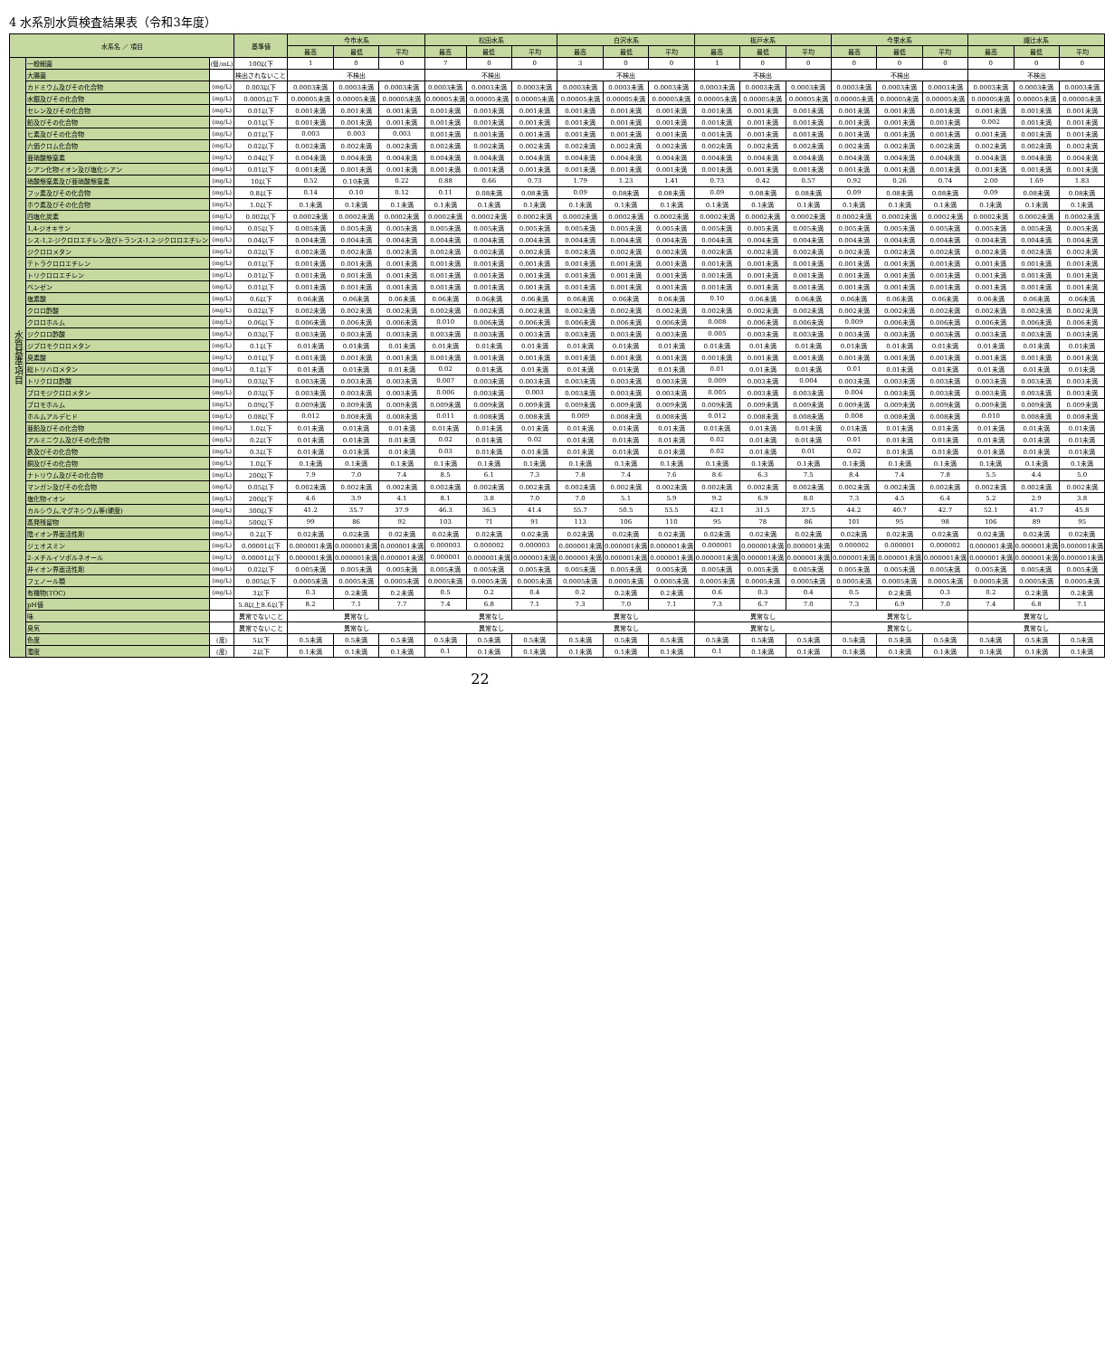4 水系別水質検査結果表（令和3年度）
| 水系名 ／ 項目 | | | 基準値 | 今市水系 | | | 松田水系 | | | 白沢水系 | | | 板戸水系 | | | 今里水系 | | | 諏辻水系 | | |
| --- | --- | --- | --- | --- | --- | --- | --- | --- | --- | --- | --- | --- | --- | --- | --- | --- | --- | --- | --- | --- | --- |
| | | | | 最高 | 最低 | 平均 | 最高 | 最低 | 平均 | 最高 | 最低 | 平均 | 最高 | 最低 | 平均 | 最高 | 最低 | 平均 | 最高 | 最低 | 平均 |
| 水質基準項目 | 一般細菌 | (個/mL) | 100以下 | 1 | 0 | 0 | 7 | 0 | 0 | 3 | 0 | 0 | 1 | 0 | 0 | 0 | 0 | 0 | 0 | 0 | 0 |
| | 大腸菌 | | 検出されないこと | 不検出 | | | 不検出 | | | 不検出 | | | 不検出 | | | 不検出 | | | 不検出 | | |
| | カドミウム及びその化合物 | (mg/L) | 0.003以下 | 0.0003未満 | 0.0003未満 | 0.0003未満 | 0.0003未満 | 0.0003未満 | 0.0003未満 | 0.0003未満 | 0.0003未満 | 0.0003未満 | 0.0003未満 | 0.0003未満 | 0.0003未満 | 0.0003未満 | 0.0003未満 | 0.0003未満 | 0.0003未満 | 0.0003未満 | 0.0003未満 |
| | 水銀及びその化合物 | (mg/L) | 0.0005以下 | 0.00005未満 | 0.00005未満 | 0.00005未満 | 0.00005未満 | 0.00005未満 | 0.00005未満 | 0.00005未満 | 0.00005未満 | 0.00005未満 | 0.00005未満 | 0.00005未満 | 0.00005未満 | 0.00005未満 | 0.00005未満 | 0.00005未満 | 0.00005未満 | 0.00005未満 | 0.00005未満 |
| | セレン及びその化合物 | (mg/L) | 0.01以下 | 0.001未満 | 0.001未満 | 0.001未満 | 0.001未満 | 0.001未満 | 0.001未満 | 0.001未満 | 0.001未満 | 0.001未満 | 0.001未満 | 0.001未満 | 0.001未満 | 0.001未満 | 0.001未満 | 0.001未満 | 0.001未満 | 0.001未満 | 0.001未満 |
| | 鉛及びその化合物 | (mg/L) | 0.01以下 | 0.001未満 | 0.001未満 | 0.001未満 | 0.001未満 | 0.001未満 | 0.001未満 | 0.001未満 | 0.001未満 | 0.001未満 | 0.001未満 | 0.001未満 | 0.001未満 | 0.001未満 | 0.001未満 | 0.001未満 | 0.002 | 0.001未満 | 0.001未満 |
| | ヒ素及びその化合物 | (mg/L) | 0.01以下 | 0.003 | 0.003 | 0.003 | 0.001未満 | 0.001未満 | 0.001未満 | 0.001未満 | 0.001未満 | 0.001未満 | 0.001未満 | 0.001未満 | 0.001未満 | 0.001未満 | 0.001未満 | 0.001未満 | 0.001未満 | 0.001未満 | 0.001未満 |
| | 六価クロム化合物 | (mg/L) | 0.02以下 | 0.002未満 | 0.002未満 | 0.002未満 | 0.002未満 | 0.002未満 | 0.002未満 | 0.002未満 | 0.002未満 | 0.002未満 | 0.002未満 | 0.002未満 | 0.002未満 | 0.002未満 | 0.002未満 | 0.002未満 | 0.002未満 | 0.002未満 | 0.002未満 |
| | 亜硝酸態窒素 | (mg/L) | 0.04以下 | 0.004未満 | 0.004未満 | 0.004未満 | 0.004未満 | 0.004未満 | 0.004未満 | 0.004未満 | 0.004未満 | 0.004未満 | 0.004未満 | 0.004未満 | 0.004未満 | 0.004未満 | 0.004未満 | 0.004未満 | 0.004未満 | 0.004未満 | 0.004未満 |
| | シアン化物イオン及び塩化シアン | (mg/L) | 0.01以下 | 0.001未満 | 0.001未満 | 0.001未満 | 0.001未満 | 0.001未満 | 0.001未満 | 0.001未満 | 0.001未満 | 0.001未満 | 0.001未満 | 0.001未満 | 0.001未満 | 0.001未満 | 0.001未満 | 0.001未満 | 0.001未満 | 0.001未満 | 0.001未満 |
| | 硝酸態窒素及び亜硝酸態窒素 | (mg/L) | 10以下 | 0.52 | 0.10未満 | 0.22 | 0.88 | 0.66 | 0.73 | 1.79 | 1.23 | 1.41 | 0.73 | 0.42 | 0.57 | 0.92 | 0.26 | 0.74 | 2.00 | 1.69 | 1.83 |
| | フッ素及びその化合物 | (mg/L) | 0.8以下 | 0.14 | 0.10 | 0.12 | 0.11 | 0.08未満 | 0.08未満 | 0.09 | 0.08未満 | 0.08未満 | 0.09 | 0.08未満 | 0.08未満 | 0.09 | 0.08未満 | 0.08未満 | 0.09 | 0.08未満 | 0.08未満 |
| | ホウ素及びその化合物 | (mg/L) | 1.0以下 | 0.1未満 | 0.1未満 | 0.1未満 | 0.1未満 | 0.1未満 | 0.1未満 | 0.1未満 | 0.1未満 | 0.1未満 | 0.1未満 | 0.1未満 | 0.1未満 | 0.1未満 | 0.1未満 | 0.1未満 | 0.1未満 | 0.1未満 | 0.1未満 |
| | 四塩化炭素 | (mg/L) | 0.002以下 | 0.0002未満 | 0.0002未満 | 0.0002未満 | 0.0002未満 | 0.0002未満 | 0.0002未満 | 0.0002未満 | 0.0002未満 | 0.0002未満 | 0.0002未満 | 0.0002未満 | 0.0002未満 | 0.0002未満 | 0.0002未満 | 0.0002未満 | 0.0002未満 | 0.0002未満 | 0.0002未満 |
| | 1,4-ジオキサン | (mg/L) | 0.05以下 | 0.005未満 | 0.005未満 | 0.005未満 | 0.005未満 | 0.005未満 | 0.005未満 | 0.005未満 | 0.005未満 | 0.005未満 | 0.005未満 | 0.005未満 | 0.005未満 | 0.005未満 | 0.005未満 | 0.005未満 | 0.005未満 | 0.005未満 | 0.005未満 |
| | シス-1,2-ジクロロエチレン及びトランス-1,2-ジクロロエチレン | (mg/L) | 0.04以下 | 0.004未満 | 0.004未満 | 0.004未満 | 0.004未満 | 0.004未満 | 0.004未満 | 0.004未満 | 0.004未満 | 0.004未満 | 0.004未満 | 0.004未満 | 0.004未満 | 0.004未満 | 0.004未満 | 0.004未満 | 0.004未満 | 0.004未満 | 0.004未満 |
| | ジクロロメタン | (mg/L) | 0.02以下 | 0.002未満 | 0.002未満 | 0.002未満 | 0.002未満 | 0.002未満 | 0.002未満 | 0.002未満 | 0.002未満 | 0.002未満 | 0.002未満 | 0.002未満 | 0.002未満 | 0.002未満 | 0.002未満 | 0.002未満 | 0.002未満 | 0.002未満 | 0.002未満 |
| | テトラクロロエチレン | (mg/L) | 0.01以下 | 0.001未満 | 0.001未満 | 0.001未満 | 0.001未満 | 0.001未満 | 0.001未満 | 0.001未満 | 0.001未満 | 0.001未満 | 0.001未満 | 0.001未満 | 0.001未満 | 0.001未満 | 0.001未満 | 0.001未満 | 0.001未満 | 0.001未満 | 0.001未満 |
| | トリクロロエチレン | (mg/L) | 0.01以下 | 0.001未満 | 0.001未満 | 0.001未満 | 0.001未満 | 0.001未満 | 0.001未満 | 0.001未満 | 0.001未満 | 0.001未満 | 0.001未満 | 0.001未満 | 0.001未満 | 0.001未満 | 0.001未満 | 0.001未満 | 0.001未満 | 0.001未満 | 0.001未満 |
| | ベンゼン | (mg/L) | 0.01以下 | 0.001未満 | 0.001未満 | 0.001未満 | 0.001未満 | 0.001未満 | 0.001未満 | 0.001未満 | 0.001未満 | 0.001未満 | 0.001未満 | 0.001未満 | 0.001未満 | 0.001未満 | 0.001未満 | 0.001未満 | 0.001未満 | 0.001未満 | 0.001未満 |
| | 塩素酸 | (mg/L) | 0.6以下 | 0.06未満 | 0.06未満 | 0.06未満 | 0.06未満 | 0.06未満 | 0.06未満 | 0.06未満 | 0.06未満 | 0.06未満 | 0.10 | 0.06未満 | 0.06未満 | 0.06未満 | 0.06未満 | 0.06未満 | 0.06未満 | 0.06未満 | 0.06未満 |
| | クロロ酢酸 | (mg/L) | 0.02以下 | 0.002未満 | 0.002未満 | 0.002未満 | 0.002未満 | 0.002未満 | 0.002未満 | 0.002未満 | 0.002未満 | 0.002未満 | 0.002未満 | 0.002未満 | 0.002未満 | 0.002未満 | 0.002未満 | 0.002未満 | 0.002未満 | 0.002未満 | 0.002未満 |
| | クロロホルム | (mg/L) | 0.06以下 | 0.006未満 | 0.006未満 | 0.006未満 | 0.010 | 0.006未満 | 0.006未満 | 0.006未満 | 0.006未満 | 0.006未満 | 0.008 | 0.006未満 | 0.006未満 | 0.009 | 0.006未満 | 0.006未満 | 0.006未満 | 0.006未満 | 0.006未満 |
| | ジクロロ酢酸 | (mg/L) | 0.03以下 | 0.003未満 | 0.003未満 | 0.003未満 | 0.003未満 | 0.003未満 | 0.003未満 | 0.003未満 | 0.003未満 | 0.003未満 | 0.005 | 0.003未満 | 0.003未満 | 0.003未満 | 0.003未満 | 0.003未満 | 0.003未満 | 0.003未満 | 0.003未満 |
| | ジブロモクロロメタン | (mg/L) | 0.1以下 | 0.01未満 | 0.01未満 | 0.01未満 | 0.01未満 | 0.01未満 | 0.01未満 | 0.01未満 | 0.01未満 | 0.01未満 | 0.01未満 | 0.01未満 | 0.01未満 | 0.01未満 | 0.01未満 | 0.01未満 | 0.01未満 | 0.01未満 | 0.01未満 |
| | 臭素酸 | (mg/L) | 0.01以下 | 0.001未満 | 0.001未満 | 0.001未満 | 0.001未満 | 0.001未満 | 0.001未満 | 0.001未満 | 0.001未満 | 0.001未満 | 0.001未満 | 0.001未満 | 0.001未満 | 0.001未満 | 0.001未満 | 0.001未満 | 0.001未満 | 0.001未満 | 0.001未満 |
| | 総トリハロメタン | (mg/L) | 0.1以下 | 0.01未満 | 0.01未満 | 0.01未満 | 0.02 | 0.01未満 | 0.01未満 | 0.01未満 | 0.01未満 | 0.01未満 | 0.01 | 0.01未満 | 0.01未満 | 0.01 | 0.01未満 | 0.01未満 | 0.01未満 | 0.01未満 | 0.01未満 |
| | トリクロロ酢酸 | (mg/L) | 0.03以下 | 0.003未満 | 0.003未満 | 0.003未満 | 0.007 | 0.003未満 | 0.003未満 | 0.003未満 | 0.003未満 | 0.003未満 | 0.009 | 0.003未満 | 0.004 | 0.003未満 | 0.003未満 | 0.003未満 | 0.003未満 | 0.003未満 | 0.003未満 |
| | ブロモジクロロメタン | (mg/L) | 0.03以下 | 0.003未満 | 0.003未満 | 0.003未満 | 0.006 | 0.003未満 | 0.003 | 0.003未満 | 0.003未満 | 0.003未満 | 0.005 | 0.003未満 | 0.003未満 | 0.004 | 0.003未満 | 0.003未満 | 0.003未満 | 0.003未満 | 0.003未満 |
| | ブロモホルム | (mg/L) | 0.09以下 | 0.009未満 | 0.009未満 | 0.009未満 | 0.009未満 | 0.009未満 | 0.009未満 | 0.009未満 | 0.009未満 | 0.009未満 | 0.009未満 | 0.009未満 | 0.009未満 | 0.009未満 | 0.009未満 | 0.009未満 | 0.009未満 | 0.009未満 | 0.009未満 |
| | ホルムアルデヒド | (mg/L) | 0.08以下 | 0.012 | 0.008未満 | 0.008未満 | 0.011 | 0.008未満 | 0.008未満 | 0.009 | 0.008未満 | 0.008未満 | 0.012 | 0.008未満 | 0.008未満 | 0.008 | 0.008未満 | 0.008未満 | 0.010 | 0.008未満 | 0.008未満 |
| | 亜鉛及びその化合物 | (mg/L) | 1.0以下 | 0.01未満 | 0.01未満 | 0.01未満 | 0.01未満 | 0.01未満 | 0.01未満 | 0.01未満 | 0.01未満 | 0.01未満 | 0.01未満 | 0.01未満 | 0.01未満 | 0.01未満 | 0.01未満 | 0.01未満 | 0.01未満 | 0.01未満 | 0.01未満 |
| | アルミニウム及びその化合物 | (mg/L) | 0.2以下 | 0.01未満 | 0.01未満 | 0.01未満 | 0.02 | 0.01未満 | 0.02 | 0.01未満 | 0.01未満 | 0.01未満 | 0.02 | 0.01未満 | 0.01未満 | 0.01 | 0.01未満 | 0.01未満 | 0.01未満 | 0.01未満 | 0.01未満 |
| | 鉄及びその化合物 | (mg/L) | 0.3以下 | 0.01未満 | 0.01未満 | 0.01未満 | 0.03 | 0.01未満 | 0.01未満 | 0.01未満 | 0.01未満 | 0.01未満 | 0.02 | 0.01未満 | 0.01 | 0.02 | 0.01未満 | 0.01未満 | 0.01未満 | 0.01未満 | 0.01未満 |
| | 銅及びその化合物 | (mg/L) | 1.0以下 | 0.1未満 | 0.1未満 | 0.1未満 | 0.1未満 | 0.1未満 | 0.1未満 | 0.1未満 | 0.1未満 | 0.1未満 | 0.1未満 | 0.1未満 | 0.1未満 | 0.1未満 | 0.1未満 | 0.1未満 | 0.1未満 | 0.1未満 | 0.1未満 |
| | ナトリウム及びその化合物 | (mg/L) | 200以下 | 7.9 | 7.0 | 7.4 | 8.5 | 6.1 | 7.3 | 7.8 | 7.4 | 7.6 | 8.6 | 6.3 | 7.5 | 8.4 | 7.4 | 7.8 | 5.5 | 4.4 | 5.0 |
| | マンガン及びその化合物 | (mg/L) | 0.05以下 | 0.002未満 | 0.002未満 | 0.002未満 | 0.002未満 | 0.002未満 | 0.002未満 | 0.002未満 | 0.002未満 | 0.002未満 | 0.002未満 | 0.002未満 | 0.002未満 | 0.002未満 | 0.002未満 | 0.002未満 | 0.002未満 | 0.002未満 | 0.002未満 |
| | 塩化物イオン | (mg/L) | 200以下 | 4.6 | 3.9 | 4.1 | 8.1 | 3.8 | 7.0 | 7.0 | 5.1 | 5.9 | 9.2 | 6.9 | 8.0 | 7.3 | 4.5 | 6.4 | 5.2 | 2.9 | 3.8 |
| | カルシウム,マグネシウム等(硬度) | (mg/L) | 300以下 | 41.2 | 35.7 | 37.9 | 46.3 | 36.3 | 41.4 | 55.7 | 50.5 | 53.5 | 42.1 | 31.5 | 37.5 | 44.2 | 40.7 | 42.7 | 52.1 | 41.7 | 45.8 |
| | 蒸発残留物 | (mg/L) | 500以下 | 99 | 86 | 92 | 103 | 71 | 91 | 113 | 106 | 110 | 95 | 78 | 86 | 101 | 95 | 98 | 106 | 89 | 95 |
| | 陰イオン界面活性剤 | (mg/L) | 0.2以下 | 0.02未満 | 0.02未満 | 0.02未満 | 0.02未満 | 0.02未満 | 0.02未満 | 0.02未満 | 0.02未満 | 0.02未満 | 0.02未満 | 0.02未満 | 0.02未満 | 0.02未満 | 0.02未満 | 0.02未満 | 0.02未満 | 0.02未満 | 0.02未満 |
| | ジェオスミン | (mg/L) | 0.00001以下 | 0.000001未満 | 0.000001未満 | 0.000001未満 | 0.000003 | 0.000002 | 0.000003 | 0.000001未満 | 0.000001未満 | 0.000001未満 | 0.000001 | 0.000001未満 | 0.000001未満 | 0.000002 | 0.000001 | 0.000002 | 0.000001未満 | 0.000001未満 | 0.000001未満 |
| | 2-メチルイソボルネオール | (mg/L) | 0.00001以下 | 0.000001未満 | 0.000001未満 | 0.000001未満 | 0.000001 | 0.000001未満 | 0.000001未満 | 0.000001未満 | 0.000001未満 | 0.000001未満 | 0.000001未満 | 0.000001未満 | 0.000001未満 | 0.000001未満 | 0.000001未満 | 0.000001未満 | 0.000001未満 | 0.000001未満 | 0.000001未満 |
| | 非イオン界面活性剤 | (mg/L) | 0.02以下 | 0.005未満 | 0.005未満 | 0.005未満 | 0.005未満 | 0.005未満 | 0.005未満 | 0.005未満 | 0.005未満 | 0.005未満 | 0.005未満 | 0.005未満 | 0.005未満 | 0.005未満 | 0.005未満 | 0.005未満 | 0.005未満 | 0.005未満 | 0.005未満 |
| | フェノール類 | (mg/L) | 0.005以下 | 0.0005未満 | 0.0005未満 | 0.0005未満 | 0.0005未満 | 0.0005未満 | 0.0005未満 | 0.0005未満 | 0.0005未満 | 0.0005未満 | 0.0005未満 | 0.0005未満 | 0.0005未満 | 0.0005未満 | 0.0005未満 | 0.0005未満 | 0.0005未満 | 0.0005未満 | 0.0005未満 |
| | 有機物(TOC) | (mg/L) | 3以下 | 0.3 | 0.2未満 | 0.2未満 | 0.5 | 0.2 | 0.4 | 0.2 | 0.2未満 | 0.2未満 | 0.6 | 0.3 | 0.4 | 0.5 | 0.2未満 | 0.3 | 0.2 | 0.2未満 | 0.2未満 |
| | pH値 | | 5.8以上8.6以下 | 8.2 | 7.1 | 7.7 | 7.4 | 6.8 | 7.1 | 7.3 | 7.0 | 7.1 | 7.3 | 6.7 | 7.0 | 7.3 | 6.9 | 7.0 | 7.4 | 6.8 | 7.1 |
| | 味 | | 異常でないこと | 異常なし | | | 異常なし | | | 異常なし | | | 異常なし | | | 異常なし | | | 異常なし | | |
| | 臭気 | | 異常でないこと | 異常なし | | | 異常なし | | | 異常なし | | | 異常なし | | | 異常なし | | | 異常なし | | |
| | 色度 | (度) | 5以下 | 0.5未満 | 0.5未満 | 0.5未満 | 0.5未満 | 0.5未満 | 0.5未満 | 0.5未満 | 0.5未満 | 0.5未満 | 0.5未満 | 0.5未満 | 0.5未満 | 0.5未満 | 0.5未満 | 0.5未満 | 0.5未満 | 0.5未満 | 0.5未満 |
| | 濁度 | (度) | 2以下 | 0.1未満 | 0.1未満 | 0.1未満 | 0.1 | 0.1未満 | 0.1未満 | 0.1未満 | 0.1未満 | 0.1未満 | 0.1 | 0.1未満 | 0.1未満 | 0.1未満 | 0.1未満 | 0.1未満 | 0.1未満 | 0.1未満 | 0.1未満 |
22